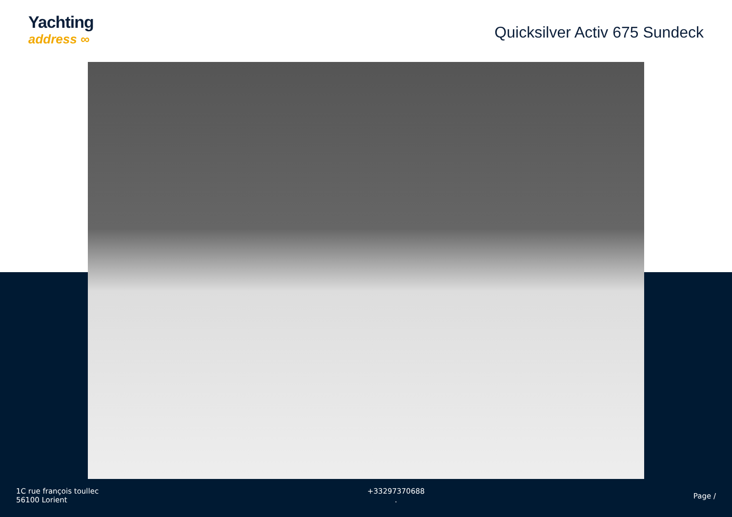Yachting
address ∞
Quicksilver Activ 675 Sundeck
1C rue françois toullec
56100 Lorient
+33297370688
.
Page /